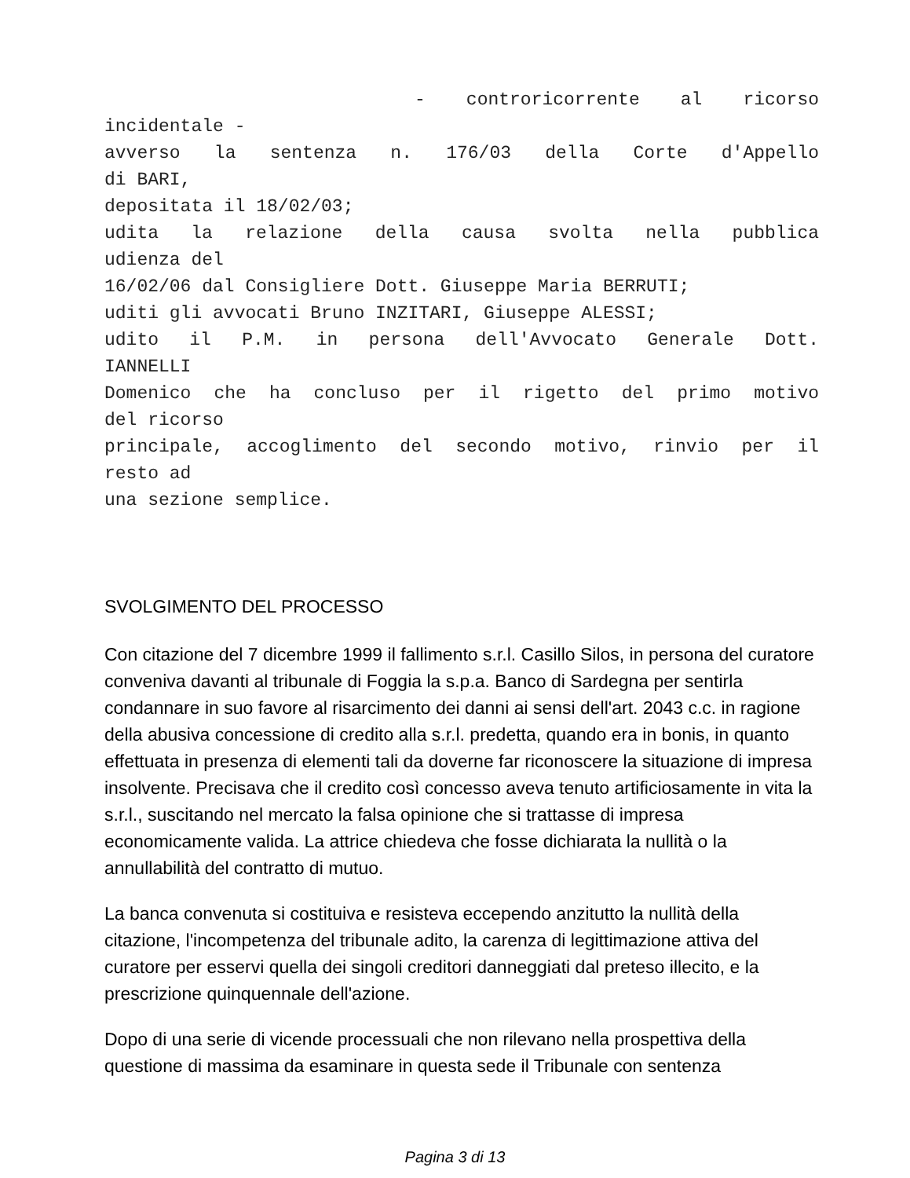- controricorrente al ricorso
incidentale -
avverso la sentenza n. 176/03 della Corte d'Appello
di BARI,
depositata il 18/02/03;
udita la relazione della causa svolta nella pubblica
udienza del
16/02/06 dal Consigliere Dott. Giuseppe Maria BERRUTI;
uditi gli avvocati Bruno INZITARI, Giuseppe ALESSI;
udito il P.M. in persona dell'Avvocato Generale Dott.
IANNELLI
Domenico che ha concluso per il rigetto del primo motivo
del ricorso
principale, accoglimento del secondo motivo, rinvio per il
resto ad
una sezione semplice.
SVOLGIMENTO DEL PROCESSO
Con citazione del 7 dicembre 1999 il fallimento s.r.l. Casillo Silos, in persona del curatore conveniva davanti al tribunale di Foggia la s.p.a. Banco di Sardegna per sentirla condannare in suo favore al risarcimento dei danni ai sensi dell'art. 2043 c.c. in ragione della abusiva concessione di credito alla s.r.l. predetta, quando era in bonis, in quanto effettuata in presenza di elementi tali da doverne far riconoscere la situazione di impresa insolvente. Precisava che il credito così concesso aveva tenuto artificiosamente in vita la s.r.l., suscitando nel mercato la falsa opinione che si trattasse di impresa economicamente valida. La attrice chiedeva che fosse dichiarata la nullità o la annullabilità del contratto di mutuo.
La banca convenuta si costituiva e resisteva eccependo anzitutto la nullità della citazione, l'incompetenza del tribunale adito, la carenza di legittimazione attiva del curatore per esservi quella dei singoli creditori danneggiati dal preteso illecito, e la prescrizione quinquennale dell'azione.
Dopo di una serie di vicende processuali che non rilevano nella prospettiva della questione di massima da esaminare in questa sede il Tribunale con sentenza
Pagina 3 di 13